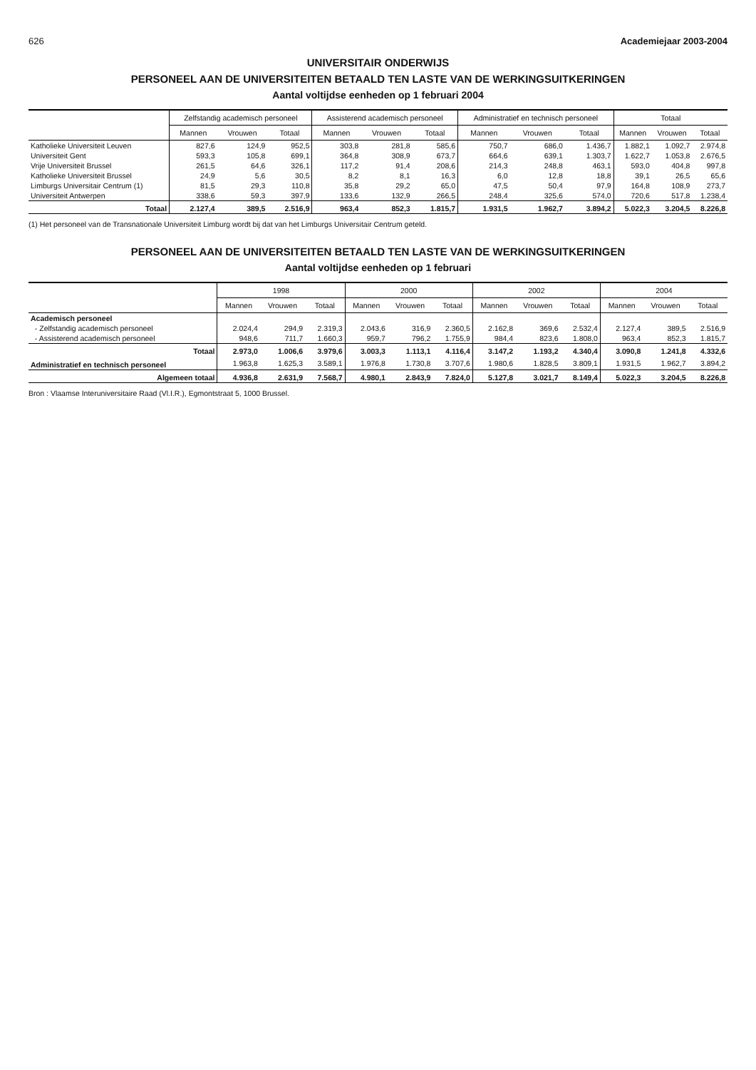626 Academiejaar 2003-2004
UNIVERSITAIR ONDERWIJS
PERSONEEL AAN DE UNIVERSITEITEN BETAALD TEN LASTE VAN DE WERKINGSUITKERINGEN
Aantal voltijdse eenheden op 1 februari 2004
| | Zelfstandig academisch personeel | | | Assisterend academisch personeel | | | Administratief en technisch personeel | | | Totaal | | |
| --- | --- | --- | --- | --- | --- | --- | --- | --- | --- | --- | --- | --- |
| | Mannen | Vrouwen | Totaal | Mannen | Vrouwen | Totaal | Mannen | Vrouwen | Totaal | Mannen | Vrouwen | Totaal |
| Katholieke Universiteit Leuven | 827,6 | 124,9 | 952,5 | 303,8 | 281,8 | 585,6 | 750,7 | 686,0 | 1.436,7 | 1.882,1 | 1.092,7 | 2.974,8 |
| Universiteit Gent | 593,3 | 105,8 | 699,1 | 364,8 | 308,9 | 673,7 | 664,6 | 639,1 | 1.303,7 | 1.622,7 | 1.053,8 | 2.676,5 |
| Vrije Universiteit Brussel | 261,5 | 64,6 | 326,1 | 117,2 | 91,4 | 208,6 | 214,3 | 248,8 | 463,1 | 593,0 | 404,8 | 997,8 |
| Katholieke Universiteit Brussel | 24,9 | 5,6 | 30,5 | 8,2 | 8,1 | 16,3 | 6,0 | 12,8 | 18,8 | 39,1 | 26,5 | 65,6 |
| Limburgs Universitair Centrum (1) | 81,5 | 29,3 | 110,8 | 35,8 | 29,2 | 65,0 | 47,5 | 50,4 | 97,9 | 164,8 | 108,9 | 273,7 |
| Universiteit Antwerpen | 338,6 | 59,3 | 397,9 | 133,6 | 132,9 | 266,5 | 248,4 | 325,6 | 574,0 | 720,6 | 517,8 | 1.238,4 |
| Totaal | 2.127,4 | 389,5 | 2.516,9 | 963,4 | 852,3 | 1.815,7 | 1.931,5 | 1.962,7 | 3.894,2 | 5.022,3 | 3.204,5 | 8.226,8 |
(1) Het personeel van de Transnationale Universiteit Limburg wordt bij dat van het Limburgs Universitair Centrum geteld.
PERSONEEL AAN DE UNIVERSITEITEN BETAALD TEN LASTE VAN DE WERKINGSUITKERINGEN
Aantal voltijdse eenheden op 1 februari
| | 1998 | | | 2000 | | | 2002 | | | 2004 | | |
| --- | --- | --- | --- | --- | --- | --- | --- | --- | --- | --- | --- | --- |
| | Mannen | Vrouwen | Totaal | Mannen | Vrouwen | Totaal | Mannen | Vrouwen | Totaal | Mannen | Vrouwen | Totaal |
| Academisch personeel | | | | | | | | | | | | |
| - Zelfstandig academisch personeel | 2.024,4 | 294,9 | 2.319,3 | 2.043,6 | 316,9 | 2.360,5 | 2.162,8 | 369,6 | 2.532,4 | 2.127,4 | 389,5 | 2.516,9 |
| - Assisterend academisch personeel | 948,6 | 711,7 | 1.660,3 | 959,7 | 796,2 | 1.755,9 | 984,4 | 823,6 | 1.808,0 | 963,4 | 852,3 | 1.815,7 |
| Totaal | 2.973,0 | 1.006,6 | 3.979,6 | 3.003,3 | 1.113,1 | 4.116,4 | 3.147,2 | 1.193,2 | 4.340,4 | 3.090,8 | 1.241,8 | 4.332,6 |
| Administratief en technisch personeel | 1.963,8 | 1.625,3 | 3.589,1 | 1.976,8 | 1.730,8 | 3.707,6 | 1.980,6 | 1.828,5 | 3.809,1 | 1.931,5 | 1.962,7 | 3.894,2 |
| Algemeen totaal | 4.936,8 | 2.631,9 | 7.568,7 | 4.980,1 | 2.843,9 | 7.824,0 | 5.127,8 | 3.021,7 | 8.149,4 | 5.022,3 | 3.204,5 | 8.226,8 |
Bron : Vlaamse Interuniversitaire Raad (Vl.I.R.), Egmontstraat 5, 1000 Brussel.